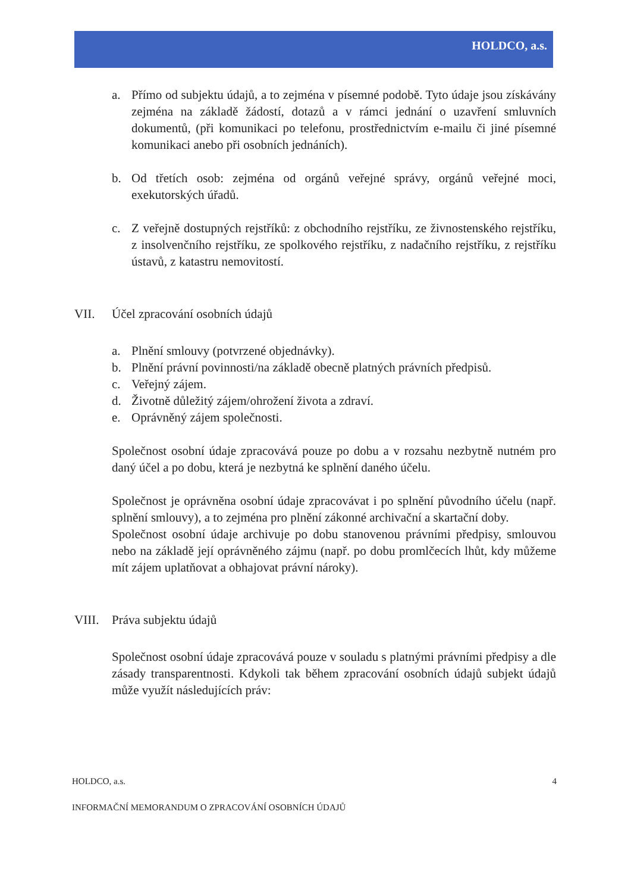HOLDCO, a.s.
a. Přímo od subjektu údajů, a to zejména v písemné podobě. Tyto údaje jsou získávány zejména na základě žádostí, dotazů a v rámci jednání o uzavření smluvních dokumentů, (při komunikaci po telefonu, prostřednictvím e-mailu či jiné písemné komunikaci anebo při osobních jednáních).
b. Od třetích osob: zejména od orgánů veřejné správy, orgánů veřejné moci, exekutorských úřadů.
c. Z veřejně dostupných rejstříků: z obchodního rejstříku, ze živnostenského rejstříku, z insolvenčního rejstříku, ze spolkového rejstříku, z nadačního rejstříku, z rejstříku ústavů, z katastru nemovitostí.
VII. Účel zpracování osobních údajů
a. Plnění smlouvy (potvrzené objednávky).
b. Plnění právní povinnosti/na základě obecně platných právních předpisů.
c. Veřejný zájem.
d. Životně důležitý zájem/ohrožení života a zdraví.
e. Oprávněný zájem společnosti.
Společnost osobní údaje zpracovává pouze po dobu a v rozsahu nezbytně nutném pro daný účel a po dobu, která je nezbytná ke splnění daného účelu.
Společnost je oprávněna osobní údaje zpracovávat i po splnění původního účelu (např. splnění smlouvy), a to zejména pro plnění zákonné archivační a skartační doby.
Společnost osobní údaje archivuje po dobu stanovenou právními předpisy, smlouvou nebo na základě její oprávněného zájmu (např. po dobu promlčecích lhůt, kdy můžeme mít zájem uplatňovat a obhajovat právní nároky).
VIII. Práva subjektu údajů
Společnost osobní údaje zpracovává pouze v souladu s platnými právními předpisy a dle zásady transparentnosti. Kdykoli tak během zpracování osobních údajů subjekt údajů může využít následujících práv:
HOLDCO, a.s. 4
INFORMAČNÍ MEMORANDUM O ZPRACOVÁNÍ OSOBNÍCH ÚDAJŮ